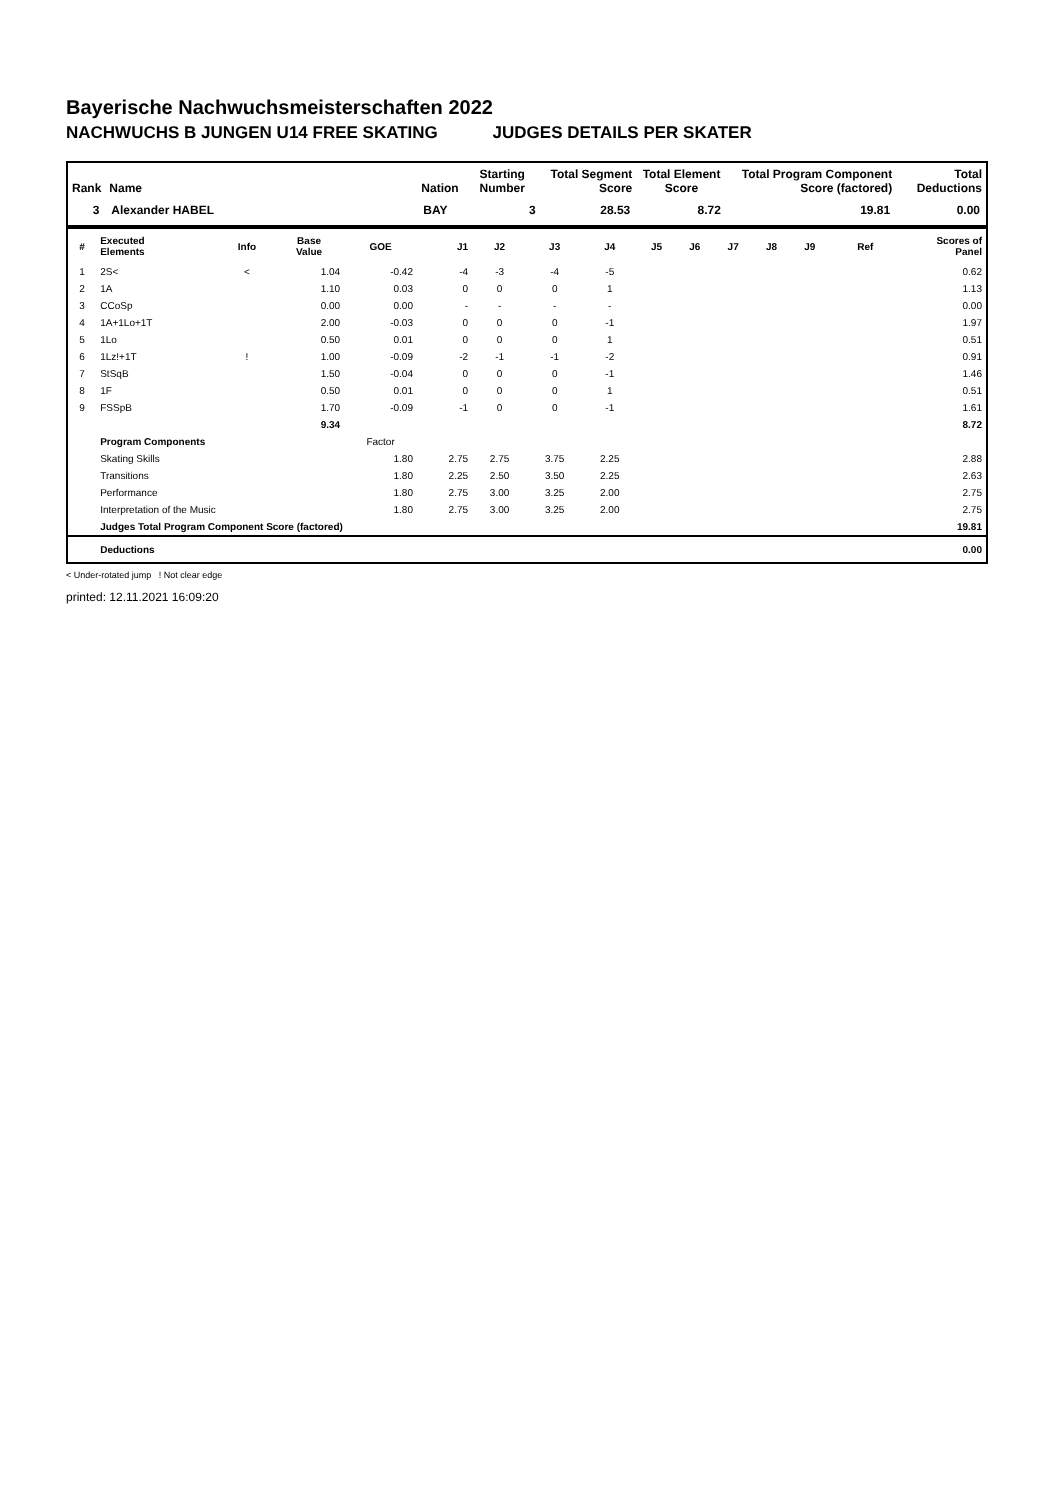Bayerische Nachwuchsmeisterschaften 2022
NACHWUCHS B JUNGEN U14 FREE SKATING JUDGES DETAILS PER SKATER
| Rank | Name | Nation | Starting Number | Total Segment Score | Total Element Score | Total Program Component Score (factored) | Total Deductions |
| --- | --- | --- | --- | --- | --- | --- | --- |
| 3 | Alexander HABEL | BAY | 3 | 28.53 | 8.72 | 19.81 | 0.00 |
| # | Executed Elements | Info | Base Value | GOE | J1 | J2 | J3 | J4 | J5 | J6 | J7 | J8 | J9 | Ref | Scores of Panel |
| --- | --- | --- | --- | --- | --- | --- | --- | --- | --- | --- | --- | --- | --- | --- | --- |
| 1 | 2S< | < | 1.04 | -0.42 | -4 | -3 | -4 | -5 | | | | | | | 0.62 |
| 2 | 1A | | 1.10 | 0.03 | 0 | 0 | 0 | 1 | | | | | | | 1.13 |
| 3 | CCoSp | | 0.00 | 0.00 | - | - | - | - | | | | | | | 0.00 |
| 4 | 1A+1Lo+1T | | 2.00 | -0.03 | 0 | 0 | 0 | -1 | | | | | | | 1.97 |
| 5 | 1Lo | | 0.50 | 0.01 | 0 | 0 | 0 | 1 | | | | | | | 0.51 |
| 6 | 1Lz!+1T | ! | 1.00 | -0.09 | -2 | -1 | -1 | -2 | | | | | | | 0.91 |
| 7 | StSqB | | 1.50 | -0.04 | 0 | 0 | 0 | -1 | | | | | | | 1.46 |
| 8 | 1F | | 0.50 | 0.01 | 0 | 0 | 0 | 1 | | | | | | | 0.51 |
| 9 | FSSpB | | 1.70 | -0.09 | -1 | 0 | 0 | -1 | | | | | | | 1.61 |
| | | | 9.34 | | | | | | | | | | | | 8.72 |
| | Program Components | | | Factor | | | | | | | | | | | |
| | Skating Skills | | | 1.80 | 2.75 | 2.75 | 3.75 | 2.25 | | | | | | | 2.88 |
| | Transitions | | | 1.80 | 2.25 | 2.50 | 3.50 | 2.25 | | | | | | | 2.63 |
| | Performance | | | 1.80 | 2.75 | 3.00 | 3.25 | 2.00 | | | | | | | 2.75 |
| | Interpretation of the Music | | | 1.80 | 2.75 | 3.00 | 3.25 | 2.00 | | | | | | | 2.75 |
| | Judges Total Program Component Score (factored) | | | | | | | | | | | | | | 19.81 |
| | Deductions | | | | | | | | | | | | | | 0.00 |
< Under-rotated jump ! Not clear edge
printed: 12.11.2021 16:09:20